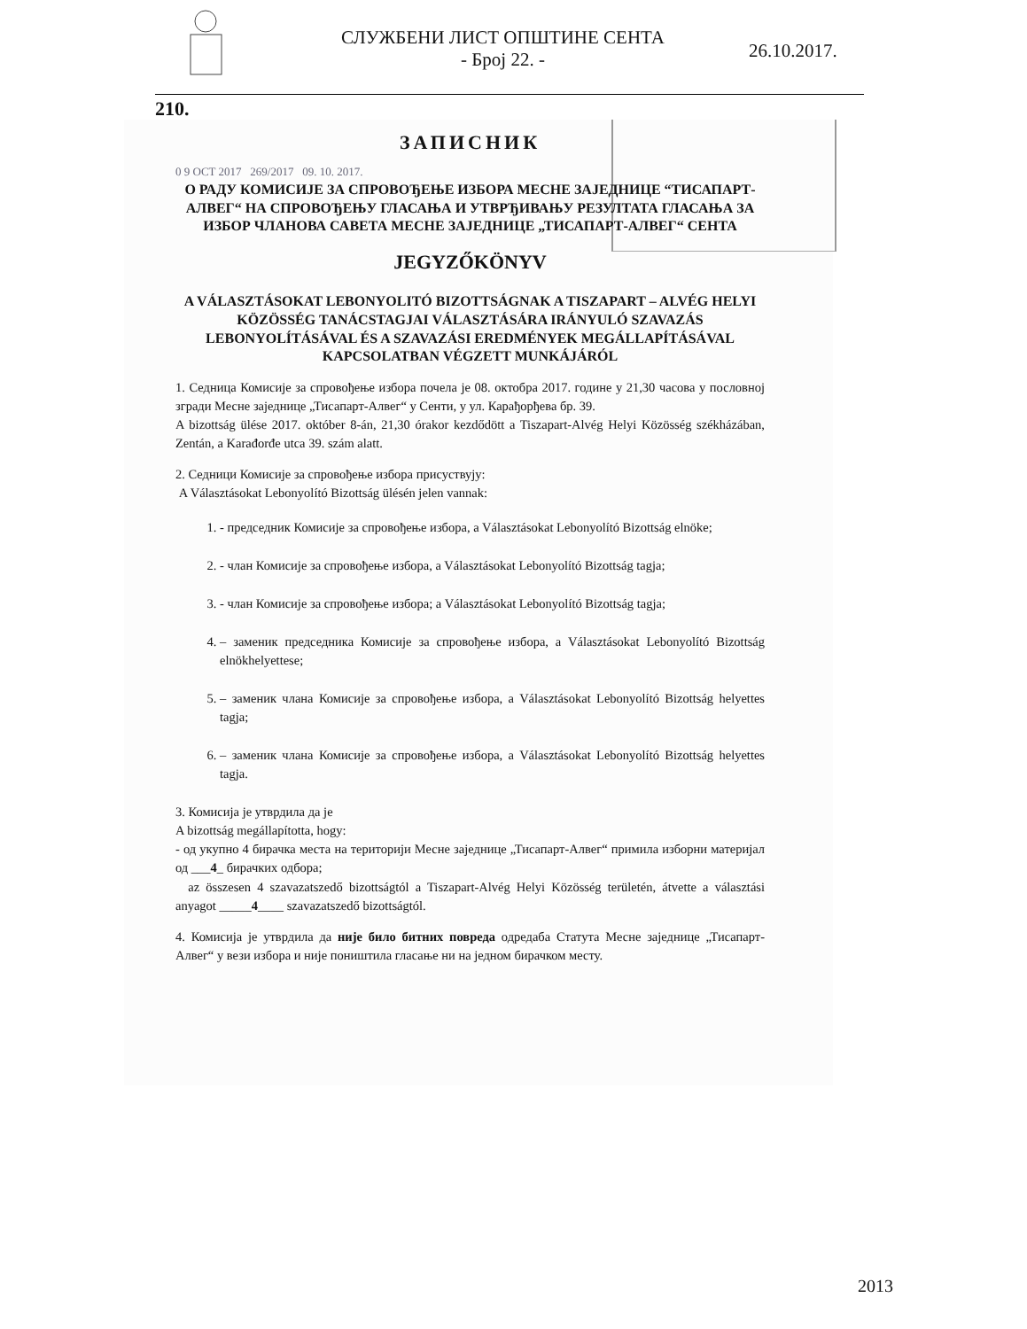СЛУЖБЕНИ ЛИСТ ОПШТИНЕ СЕНТА
- Број 22. -
26.10.2017.
210.
ЗАПИСНИК
0 9 OCT 2017 269/2017 09. 10. 2017.
О РАДУ КОМИСИЈЕ ЗА СПРОВОЂЕЊЕ ИЗБОРА МЕСНЕ ЗАЈЕДНИЦЕ “ТИСАПАРТ-АЛВЕГ“ НА СПРОВОЂЕЊУ ГЛАСАЊА И УТВРЂИВАЊУ РЕЗУЛТАТА ГЛАСАЊА ЗА ИЗБОР ЧЛАНОВА САВЕТА МЕСНЕ ЗАЈЕДНИЦЕ „ТИСАПАРТ-АЛВЕГ“ СЕНТА
JEGYZŐKÖNYV
A VÁLASZTÁSOKAT LEBONYOLITÓ BIZOTTSÁGNAK A TISZAPART – ALVÉG HELYI KÖZÖSSÉG TANÁCSTAGJAI VÁLASZTÁSÁRA IRÁNYULÓ SZAVAZÁS LEBONYOLÍTÁSÁVAL ÉS A SZAVAZÁSI EREDMÉNYEK MEGÁLLAPÍTÁSÁVAL KAPCSOLATBAN VÉGZETT MUNKÁJÁRÓL
1. Седница Комисије за спровођење избора почела је 08. октобра 2017. године у 21,30 часова у пословној згради Месне заједнице „Тисапарт-Алвег“ у Сенти, у ул. Карађорђева бр. 39.
A bizottság ülése 2017. október 8-án, 21,30 órakor kezdődött a Tiszapart-Alvég Helyi Közösség székházában, Zentán, a Karađorđe utca 39. szám alatt.
2. Седници Комисије за спровођење избора присуствују:
A Választásokat Lebonyolító Bizottság ülésén jelen vannak:
1. - председник Комисије за спровођење избора, a Választásokat Lebonyolító Bizottság elnöke;
2. - члан Комисије за спровођење избора, a Választásokat Lebonyolító Bizottság tagja;
3. - члан Комисије за спровођење избора; a Választásokat Lebonyolító Bizottság tagja;
4. – заменик председника Комисије за спровођење избора, a Választásokat Lebonyolító Bizottság elnökhelyettese;
5. – заменик члана Комисије за спровођење избора, a Választásokat Lebonyolító Bizottság helyettes tagja;
6. – заменик члана Комисије за спровођење избора, a Választásokat Lebonyolító Bizottság helyettes tagja.
3. Комисија је утврдила да је
A bizottság megállapította, hogy:
- од укупно 4 бирачка места на територији Месне заједнице „Тисапарт-Алвег“ примила изборни материјал од ___4_ бирачких одбора;
az összesen 4 szavazatszedő bizottságtól a Tiszapart-Alvég Helyi Közösség területén, átvette a választási anyagot _____4____ szavazatszedő bizottságtól.
4. Комисија је утврдила да није било битних повреда одредаба Статута Месне заједнице „Тисапарт-Алвег“ у вези избора и није поништила гласање ни на једном бирачком месту.
2013